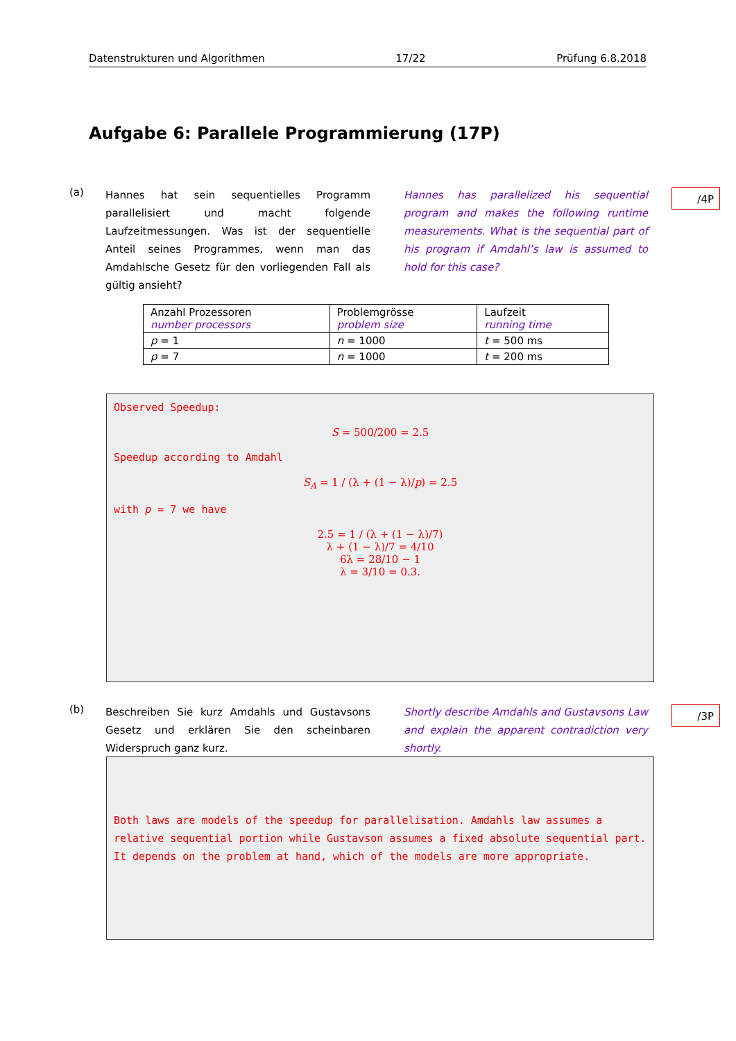Datenstrukturen und Algorithmen 17/22 Prüfung 6.8.2018
Aufgabe 6: Parallele Programmierung (17P)
(a)
Hannes hat sein sequentielles Programm parallelisiert und macht folgende Laufzeitmessungen. Was ist der sequentielle Anteil seines Programmes, wenn man das Amdahlsche Gesetz für den vorliegenden Fall als gültig ansieht?
Hannes has parallelized his sequential program and makes the following runtime measurements. What is the sequential part of his program if Amdahl’s law is assumed to hold for this case?
/4P
| Anzahl Prozessoren number processors | Problemgrösse problem size | Laufzeit running time |
| --- | --- | --- |
| p = 1 | n = 1000 | t = 500 ms |
| p = 7 | n = 1000 | t = 200 ms |
Observed Speedup:
S = 500/200 = 2.5
Speedup according to Amdahl
S<sub>A</sub> = 1 / (λ + (1 − λ)/p) = 2.5
with p = 7 we have
2.5 = 1 / (λ + (1 − λ)/7)
λ + (1 − λ)/7 = 4/10
6λ = 28/10 − 1
λ = 3/10 = 0.3.
(b)
Beschreiben Sie kurz Amdahls und Gustavsons Gesetz und erklären Sie den scheinbaren Widerspruch ganz kurz.
Shortly describe Amdahls and Gustavsons Law and explain the apparent contradiction very shortly.
/3P
Both laws are models of the speedup for parallelisation. Amdahls law assumes a relative sequential portion while Gustavson assumes a fixed absolute sequential part. It depends on the problem at hand, which of the models are more appropriate.